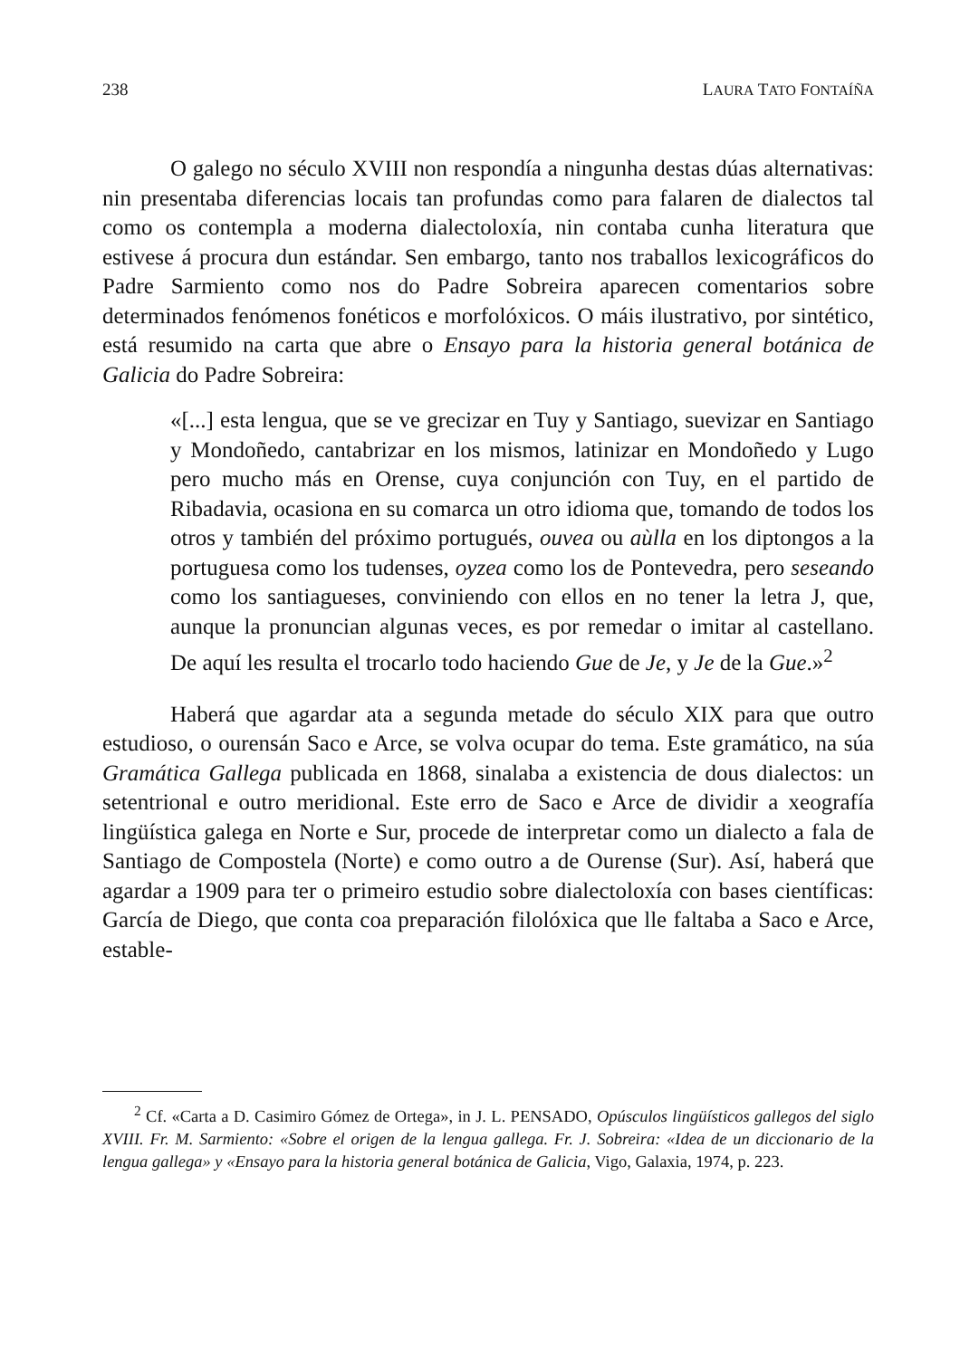238 LAURA TATO FONTAÍÑA
O galego no século XVIII non respondía a ningunha destas dúas alternativas: nin presentaba diferencias locais tan profundas como para falaren de dialectos tal como os contempla a moderna dialectoloxía, nin contaba cunha literatura que estivese á procura dun estándar. Sen embargo, tanto nos traballos lexicográficos do Padre Sarmiento como nos do Padre Sobreira aparecen comentarios sobre determinados fenómenos fonéticos e morfolóxicos. O máis ilustrativo, por sintético, está resumido na carta que abre o Ensayo para la historia general botánica de Galicia do Padre Sobreira:
«[...] esta lengua, que se ve grecizar en Tuy y Santiago, suevizar en Santiago y Mondoñedo, cantabrizar en los mismos, latinizar en Mondoñedo y Lugo pero mucho más en Orense, cuya conjunción con Tuy, en el partido de Ribadavia, ocasiona en su comarca un otro idioma que, tomando de todos los otros y también del próximo portugués, ouvea ou aùlla en los diptongos a la portuguesa como los tudenses, oyzea como los de Pontevedra, pero seseando como los santiagueses, conviniendo con ellos en no tener la letra J, que, aunque la pronuncian algunas veces, es por remedar o imitar al castellano. De aquí les resulta el trocarlo todo haciendo Gue de Je, y Je de la Gue.»<sup>2</sup>
Haberá que agardar ata a segunda metade do século XIX para que outro estudioso, o ourensán Saco e Arce, se volva ocupar do tema. Este gramático, na súa Gramática Gallega publicada en 1868, sinalaba a existencia de dous dialectos: un setentrional e outro meridional. Este erro de Saco e Arce de dividir a xeografía lingüística galega en Norte e Sur, procede de interpretar como un dialecto a fala de Santiago de Compostela (Norte) e como outro a de Ourense (Sur). Así, haberá que agardar a 1909 para ter o primeiro estudio sobre dialectoloxía con bases científicas: García de Diego, que conta coa preparación filolóxica que lle faltaba a Saco e Arce, estable-
<sup>2</sup> Cf. «Carta a D. Casimiro Gómez de Ortega», in J. L. PENSADO, Opúsculos lingüísticos gallegos del siglo XVIII. Fr. M. Sarmiento: «Sobre el origen de la lengua gallega. Fr. J. Sobreira: «Idea de un diccionario de la lengua gallega» y «Ensayo para la historia general botánica de Galicia, Vigo, Galaxia, 1974, p. 223.